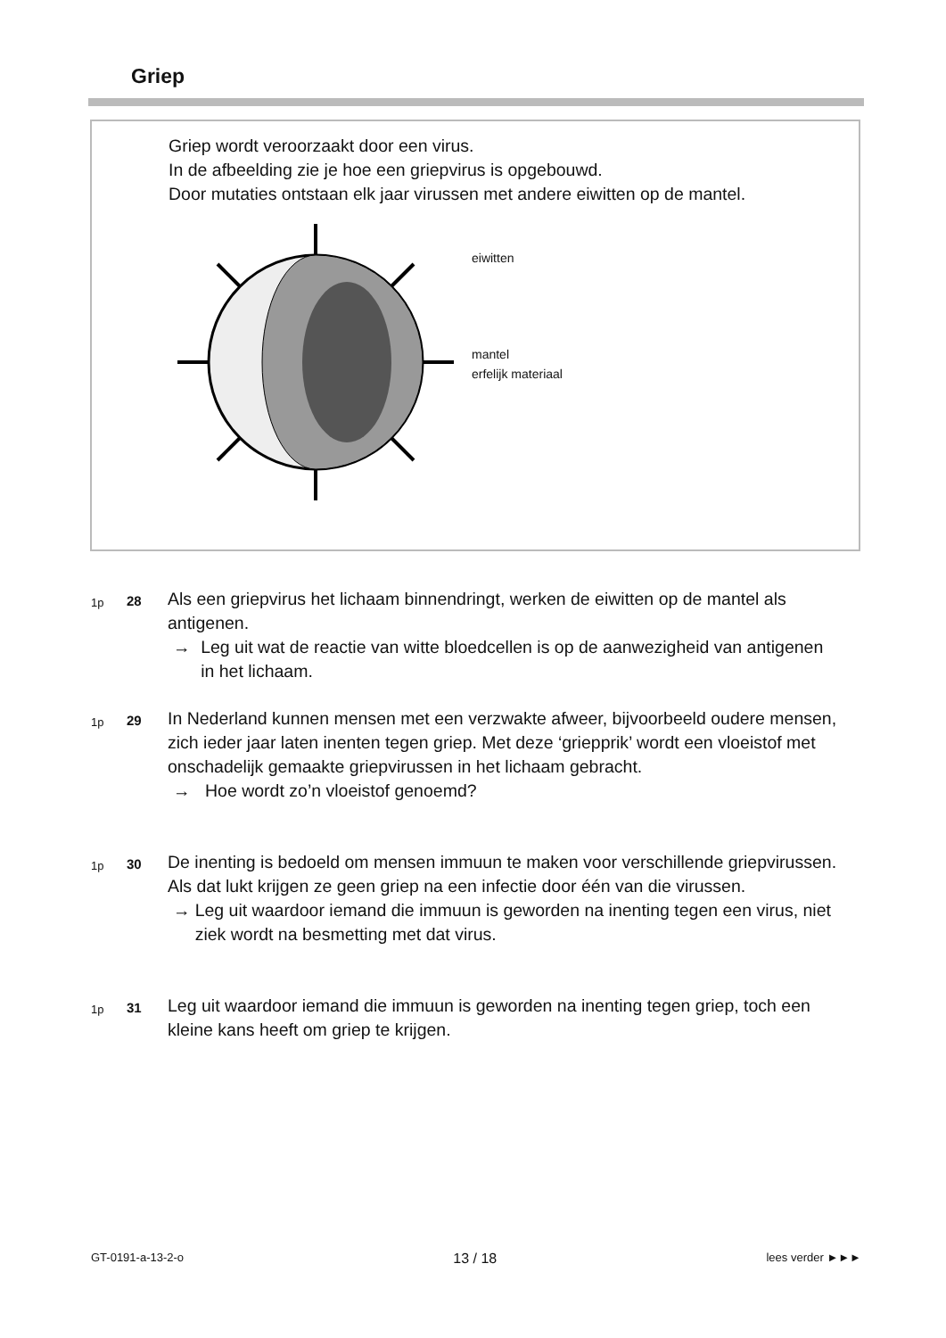Griep
Griep wordt veroorzaakt door een virus.
In de afbeelding zie je hoe een griepvirus is opgebouwd.
Door mutaties ontstaan elk jaar virussen met andere eiwitten op de mantel.
eiwitten
mantel
erfelijk materiaal
1p
28
Als een griepvirus het lichaam binnendringt, werken de eiwitten op de mantel als antigenen.
→ Leg uit wat de reactie van witte bloedcellen is op de aanwezigheid van antigenen in het lichaam.
1p
29
In Nederland kunnen mensen met een verzwakte afweer, bijvoorbeeld oudere mensen, zich ieder jaar laten inenten tegen griep. Met deze ‘griepprik’ wordt een vloeistof met onschadelijk gemaakte griepvirussen in het lichaam gebracht.
→ Hoe wordt zo’n vloeistof genoemd?
1p
30
De inenting is bedoeld om mensen immuun te maken voor verschillende griepvirussen. Als dat lukt krijgen ze geen griep na een infectie door één van die virussen.
→ Leg uit waardoor iemand die immuun is geworden na inenting tegen een virus, niet ziek wordt na besmetting met dat virus.
1p
31
Leg uit waardoor iemand die immuun is geworden na inenting tegen griep, toch een kleine kans heeft om griep te krijgen.
GT-0191-a-13-2-o 13 / 18 lees verder ►►►